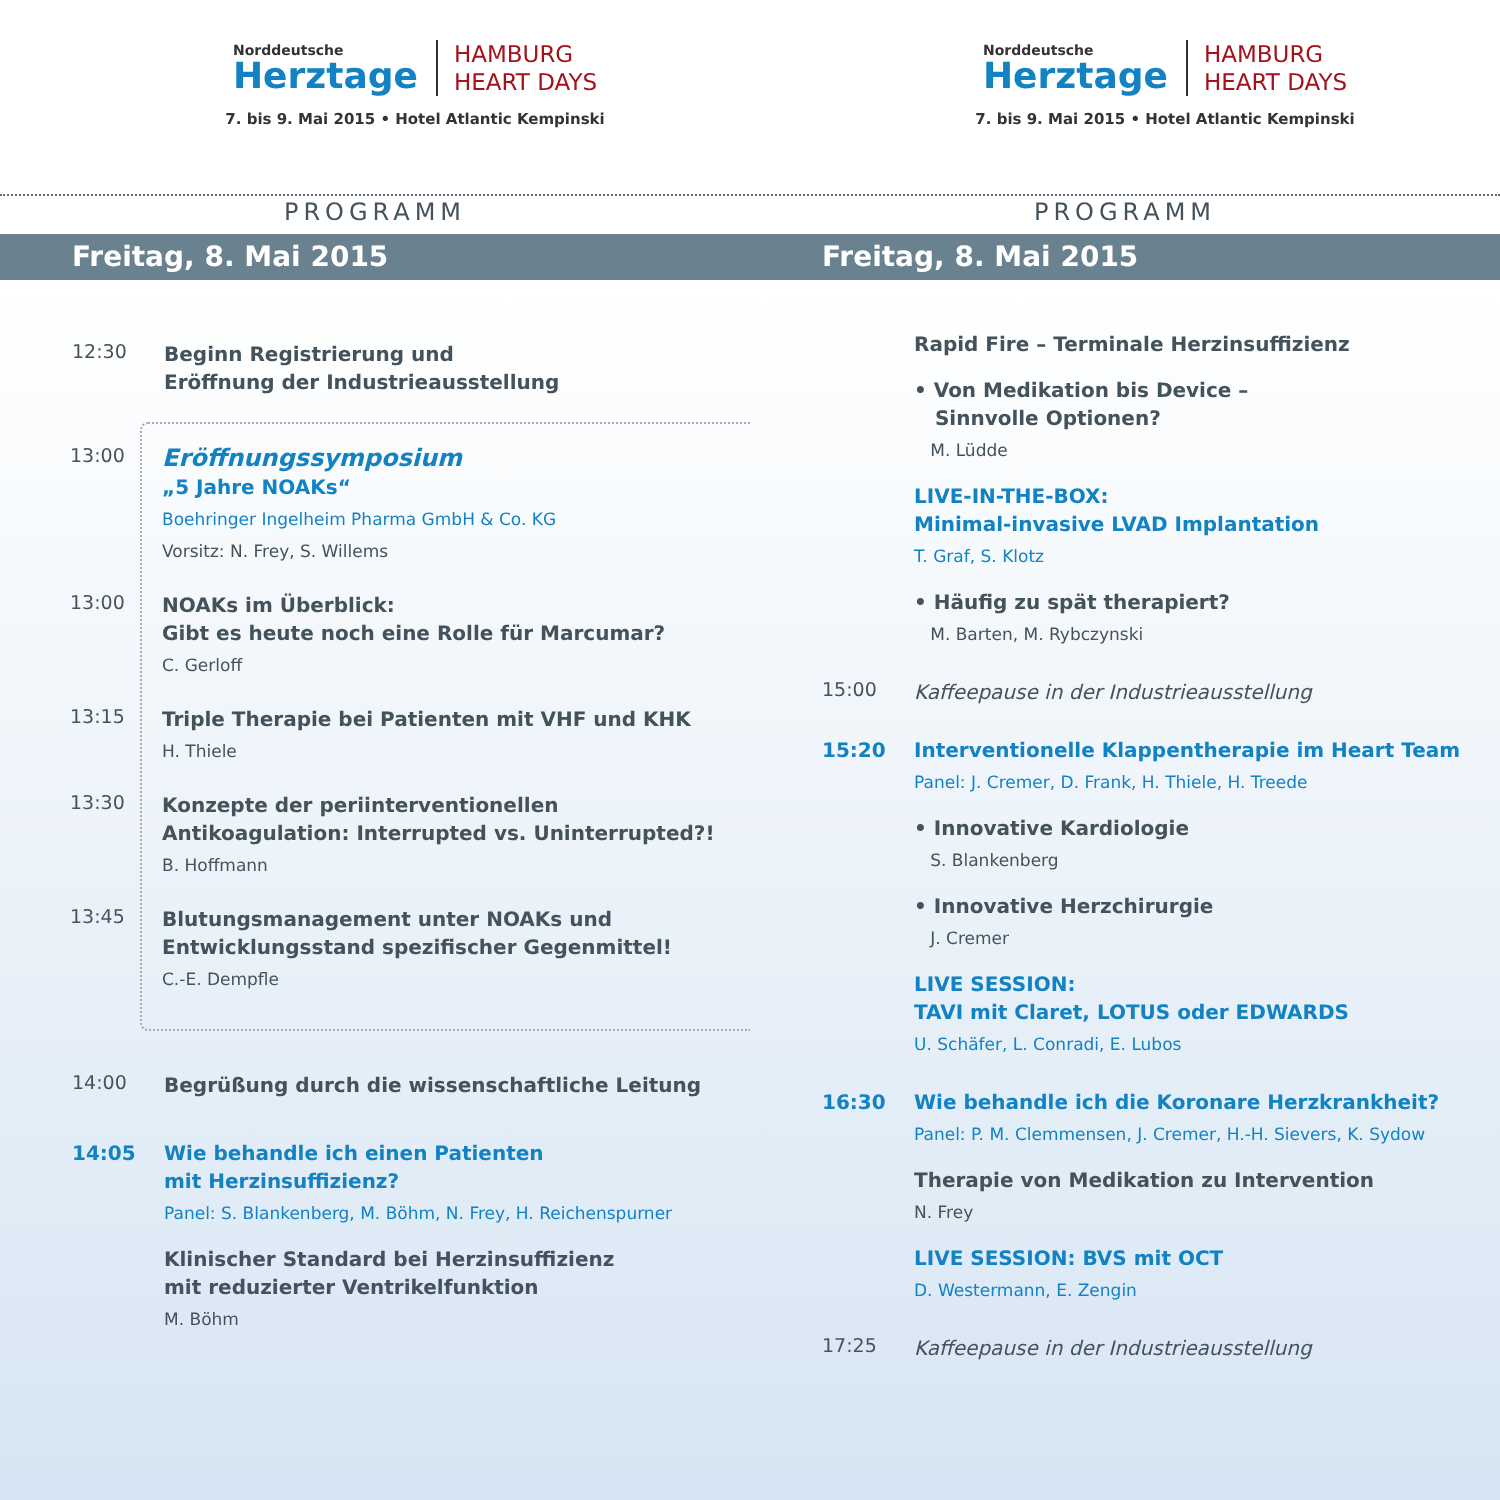Norddeutsche
Herztage
HAMBURG
HEART DAYS
7. bis 9. Mai 2015 • Hotel Atlantic Kempinski
PROGRAMM
Freitag, 8. Mai 2015
12:30
Beginn Registrierung und
Eröffnung der Industrieausstellung
13:00
Eröffnungssymposium
„5 Jahre NOAKs“
Boehringer Ingelheim Pharma GmbH & Co. KG
Vorsitz: N. Frey, S. Willems
13:00
NOAKs im Überblick:
Gibt es heute noch eine Rolle für Marcumar?
C. Gerloff
13:15
Triple Therapie bei Patienten mit VHF und KHK
H. Thiele
13:30
Konzepte der periinterventionellen
Antikoagulation: Interrupted vs. Uninterrupted?!
B. Hoffmann
13:45
Blutungsmanagement unter NOAKs und
Entwicklungsstand spezifischer Gegenmittel!
C.-E. Dempfle
14:00
Begrüßung durch die wissenschaftliche Leitung
14:05 Wie behandle ich einen Patienten
mit Herzinsuffizienz?
Panel: S. Blankenberg, M. Böhm, N. Frey, H. Reichenspurner
Klinischer Standard bei Herzinsuffizienz
mit reduzierter Ventrikelfunktion
M. Böhm
Norddeutsche
Herztage
HAMBURG
HEART DAYS
7. bis 9. Mai 2015 • Hotel Atlantic Kempinski
PROGRAMM
Freitag, 8. Mai 2015
Rapid Fire – Terminale Herzinsuffizienz
• Von Medikation bis Device –
Sinnvolle Optionen?
M. Lüdde
LIVE-IN-THE-BOX:
Minimal-invasive LVAD Implantation
T. Graf, S. Klotz
• Häufig zu spät therapiert?
M. Barten, M. Rybczynski
15:00
Kaffeepause in der Industrieausstellung
15:20 Interventionelle Klappentherapie im Heart Team
Panel: J. Cremer, D. Frank, H. Thiele, H. Treede
• Innovative Kardiologie
S. Blankenberg
• Innovative Herzchirurgie
J. Cremer
LIVE SESSION:
TAVI mit Claret, LOTUS oder EDWARDS
U. Schäfer, L. Conradi, E. Lubos
16:30 Wie behandle ich die Koronare Herzkrankheit?
Panel: P. M. Clemmensen, J. Cremer, H.-H. Sievers, K. Sydow
Therapie von Medikation zu Intervention
N. Frey
LIVE SESSION: BVS mit OCT
D. Westermann, E. Zengin
17:25
Kaffeepause in der Industrieausstellung